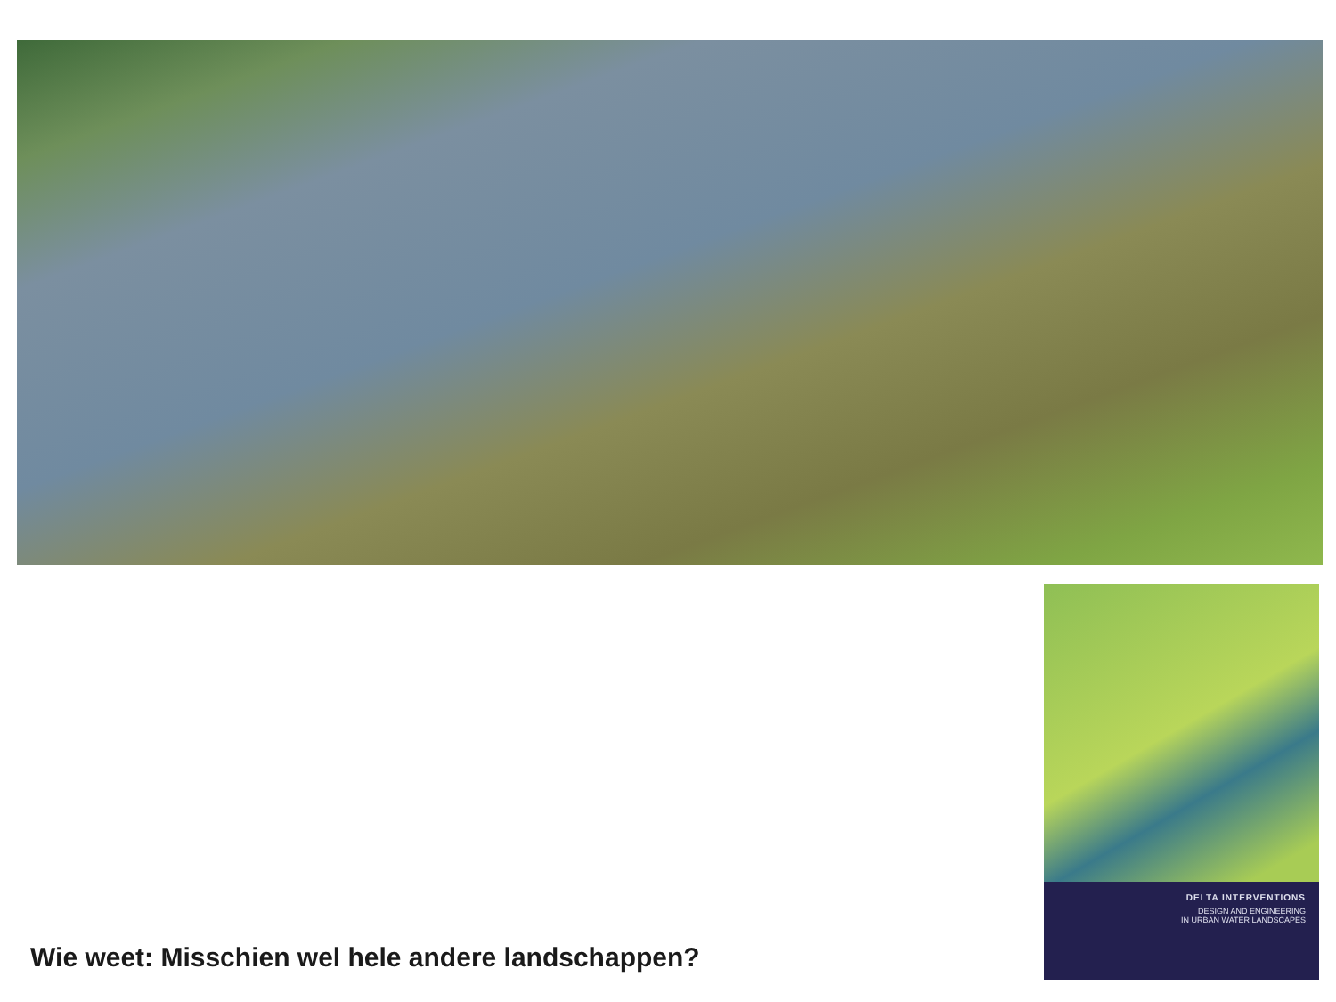Wie weet: Misschien wel hele andere landschappen?
DELTA INTERVENTIONS
DESIGN AND ENGINEERING
IN URBAN WATER LANDSCAPES